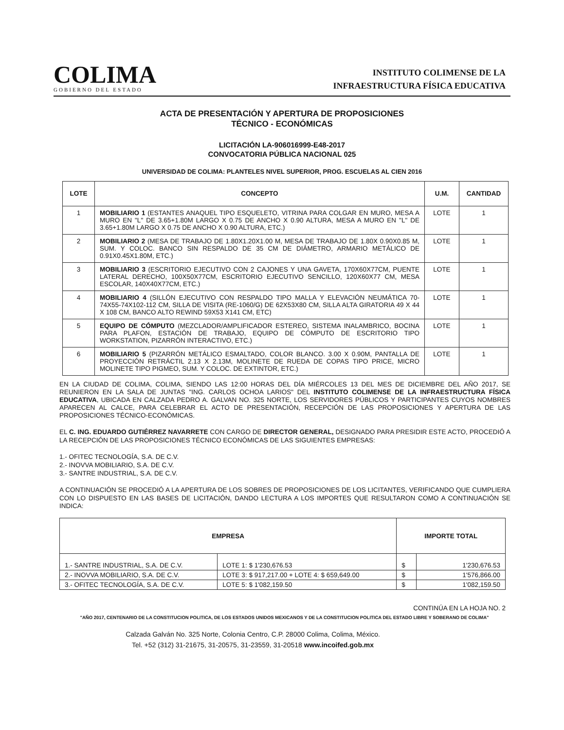COLIMA
GOBIERNO DEL ESTADO
INSTITUTO COLIMENSE DE LA
INFRAESTRUCTURA FÍSICA EDUCATIVA
ACTA DE PRESENTACIÓN Y APERTURA DE PROPOSICIONES
TÉCNICO - ECONÓMICAS
LICITACIÓN LA-906016999-E48-2017
CONVOCATORIA PÚBLICA NACIONAL 025
UNIVERSIDAD DE COLIMA: PLANTELES NIVEL SUPERIOR, PROG. ESCUELAS AL CIEN 2016
| LOTE | CONCEPTO | U.M. | CANTIDAD |
| --- | --- | --- | --- |
| 1 | MOBILIARIO 1 (ESTANTES ANAQUEL TIPO ESQUELETO, VITRINA PARA COLGAR EN MURO, MESA A MURO EN "L" DE 3.65+1.80M LARGO X 0.75 DE ANCHO X 0.90 ALTURA, MESA A MURO EN "L" DE 3.65+1.80M LARGO X 0.75 DE ANCHO X 0.90 ALTURA, ETC.) | LOTE | 1 |
| 2 | MOBILIARIO 2 (MESA DE TRABAJO DE 1.80X1.20X1.00 M, MESA DE TRABAJO DE 1.80X 0.90X0.85 M, SUM. Y COLOC. BANCO SIN RESPALDO DE 35 CM DE DIÁMETRO, ARMARIO METÁLICO DE 0.91X0.45X1.80M, ETC.) | LOTE | 1 |
| 3 | MOBILIARIO 3 (ESCRITORIO EJECUTIVO CON 2 CAJONES Y UNA GAVETA, 170X60X77CM, PUENTE LATERAL DERECHO, 100X50X77CM, ESCRITORIO EJECUTIVO SENCILLO, 120X60X77 CM, MESA ESCOLAR, 140X40X77CM, ETC.) | LOTE | 1 |
| 4 | MOBILIARIO 4 (SILLÓN EJECUTIVO CON RESPALDO TIPO MALLA Y ELEVACIÓN NEUMÁTICA 70-74X55-74X102-112 CM, SILLA DE VISITA (RE-1060/G) DE 62X53X80 CM, SILLA ALTA GIRATORIA 49 X 44 X 108 CM, BANCO ALTO REWIND 59X53 X141 CM, ETC) | LOTE | 1 |
| 5 | EQUIPO DE CÓMPUTO (MEZCLADOR/AMPLIFICADOR ESTEREO, SISTEMA INALAMBRICO, BOCINA PARA PLAFON, ESTACIÓN DE TRABAJO, EQUIPO DE CÓMPUTO DE ESCRITORIO TIPO WORKSTATION, PIZARRÓN INTERACTIVO, ETC.) | LOTE | 1 |
| 6 | MOBILIARIO 5 (PIZARRÓN METÁLICO ESMALTADO, COLOR BLANCO. 3.00 X 0.90M, PANTALLA DE PROYECCIÓN RETRÁCTIL 2.13 X 2.13M, MOLINETE DE RUEDA DE COPAS TIPO PRICE, MICRO MOLINETE TIPO PIGMEO, SUM. Y COLOC. DE EXTINTOR, ETC.) | LOTE | 1 |
EN LA CIUDAD DE COLIMA, COLIMA, SIENDO LAS 12:00 HORAS DEL DÍA MIÉRCOLES 13 DEL MES DE DICIEMBRE DEL AÑO 2017, SE REUNIERON EN LA SALA DE JUNTAS "ING. CARLOS OCHOA LARIOS" DEL INSTITUTO COLIMENSE DE LA INFRAESTRUCTURA FÍSICA EDUCATIVA, UBICADA EN CALZADA PEDRO A. GALVAN NO. 325 NORTE, LOS SERVIDORES PÚBLICOS Y PARTICIPANTES CUYOS NOMBRES APARECEN AL CALCE, PARA CELEBRAR EL ACTO DE PRESENTACIÓN, RECEPCIÓN DE LAS PROPOSICIONES Y APERTURA DE LAS PROPOSICIONES TÉCNICO-ECONÓMICAS.
EL C. ING. EDUARDO GUTIÉRREZ NAVARRETE CON CARGO DE DIRECTOR GENERAL, DESIGNADO PARA PRESIDIR ESTE ACTO, PROCEDIÓ A LA RECEPCIÓN DE LAS PROPOSICIONES TÉCNICO ECONÓMICAS DE LAS SIGUIENTES EMPRESAS:
1.- OFITEC TECNOLOGÍA, S.A. DE C.V.
2.- INOVVA MOBILIARIO, S.A. DE C.V.
3.- SANTRE INDUSTRIAL, S.A. DE C.V.
A CONTINUACIÓN SE PROCEDIÓ A LA APERTURA DE LOS SOBRES DE PROPOSICIONES DE LOS LICITANTES, VERIFICANDO QUE CUMPLIERA CON LO DISPUESTO EN LAS BASES DE LICITACIÓN, DANDO LECTURA A LOS IMPORTES QUE RESULTARON COMO A CONTINUACIÓN SE INDICA:
| EMPRESA | | IMPORTE TOTAL | |
| --- | --- | --- | --- |
| 1.- SANTRE INDUSTRIAL, S.A. DE C.V. | LOTE 1: $ 1'230,676.53 | $ | 1'230,676.53 |
| 2.- INOVVA MOBILIARIO, S.A. DE C.V. | LOTE 3: $ 917,217.00 + LOTE 4: $ 659,649.00 | $ | 1'576,866.00 |
| 3.- OFITEC TECNOLOGÍA, S.A. DE C.V. | LOTE 5: $ 1'082,159.50 | $ | 1'082,159.50 |
CONTINÚA EN LA HOJA NO. 2
"AÑO 2017, CENTENARIO DE LA CONSTITUCION POLITICA, DE LOS ESTADOS UNIDOS MEXICANOS Y DE LA CONSTITUCION POLITICA DEL ESTADO LIBRE Y SOBERANO DE COLIMA"
Calzada Galván No. 325 Norte, Colonia Centro, C.P. 28000 Colima, Colima, México.
Tel. +52 (312) 31-21675, 31-20575, 31-23559, 31-20518 www.incoifed.gob.mx